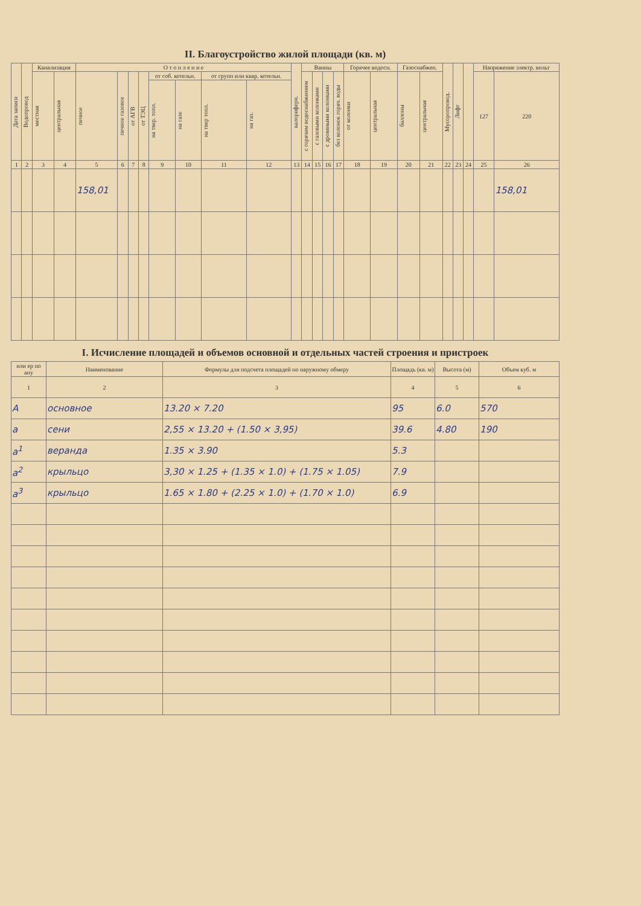II. Благоустройство жилой площади (кв. м)
| Дата записи | Водопровод | Канализация | | О т о п л е н и е | | | | | | | | калориферн. | Ванны | | | | Горячее водосн. | | Газоснабжен. | | Мусоропровод. | Лифт | | Напряжение электр. вольт | |
| --- | --- | --- | --- | --- | --- | --- | --- | --- | --- | --- | --- | --- | --- | --- | --- | --- | --- | --- | --- | --- | --- | --- | --- | --- | --- |
| | | местная | центральная | печное | печное газовое | от АГВ | от ТЭЦ | от соб. котельн. | | от групп или квар. котельн. | | | с горячим водоснабжением | с газовыми колонками | с дровяными колонками | без колонок горяч. воды | от колонки | центральная | баллоны | центральная | | | | 127 | 220 |
| | | | | | | | | на твер. топл. | на газе | на твер топл. | на газ. | | | | | | | | | | | | | | |
| 1 | 2 | 3 | 4 | 5 | 6 | 7 | 8 | 9 | 10 | 11 | 12 | 13 | 14 | 15 | 16 | 17 | 18 | 19 | 20 | 21 | 22 | 23 | 24 | 25 | 26 |
| | | | | 158,01 | | | | | | | | | | | | | | | | | | | | | 158,01 |
I. Исчисление площадей и объемов основной и отдельных частей строения и пристроек
| или ер по ану | Наименование | Формулы для подсчета площадей по наружному обмеру | Площадь (кв. м) | Высота (м) | Объем куб. м |
| --- | --- | --- | --- | --- | --- |
| 1 | 2 | 3 | 4 | 5 | 6 |
| А | основное | 13.20 × 7.20 | 95 | 6.0 | 570 |
| а | сени | 2,55 × 13.20 + (1.50 × 3,95) | 39.6 | 4.80 | 190 |
| а<sup>1</sup> | веранда | 1.35 × 3.90 | 5.3 | | |
| а<sup>2</sup> | крыльцо | 3,30 × 1.25 + (1.35 × 1.0) + (1.75 × 1.05) | 7.9 | | |
| а<sup>3</sup> | крыльцо | 1.65 × 1.80 + (2.25 × 1.0) + (1.70 × 1.0) | 6.9 | | |